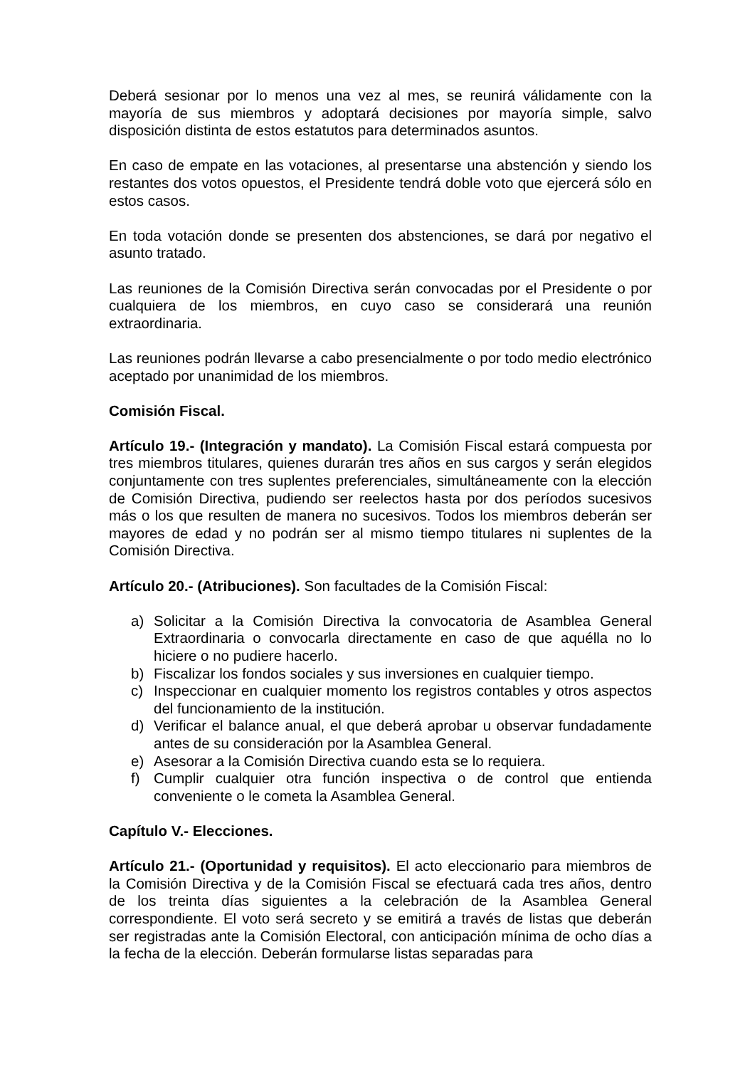Deberá sesionar por lo menos una vez al mes, se reunirá válidamente con la mayoría de sus miembros y adoptará decisiones por mayoría simple, salvo disposición distinta de estos estatutos para determinados asuntos.
En caso de empate en las votaciones, al presentarse una abstención y siendo los restantes dos votos opuestos, el Presidente tendrá doble voto que ejercerá sólo en estos casos.
En toda votación donde se presenten dos abstenciones, se dará por negativo el asunto tratado.
Las reuniones de la Comisión Directiva serán convocadas por el Presidente o por cualquiera de los miembros, en cuyo caso se considerará una reunión extraordinaria.
Las reuniones podrán llevarse a cabo presencialmente o por todo medio electrónico aceptado por unanimidad de los miembros.
Comisión Fiscal.
Artículo 19.- (Integración y mandato). La Comisión Fiscal estará compuesta por tres miembros titulares, quienes durarán tres años en sus cargos y serán elegidos conjuntamente con tres suplentes preferenciales, simultáneamente con la elección de Comisión Directiva, pudiendo ser reelectos hasta por dos períodos sucesivos más o los que resulten de manera no sucesivos. Todos los miembros deberán ser mayores de edad y no podrán ser al mismo tiempo titulares ni suplentes de la Comisión Directiva.
Artículo 20.- (Atribuciones). Son facultades de la Comisión Fiscal:
a) Solicitar a la Comisión Directiva la convocatoria de Asamblea General Extraordinaria o convocarla directamente en caso de que aquélla no lo hiciere o no pudiere hacerlo.
b) Fiscalizar los fondos sociales y sus inversiones en cualquier tiempo.
c) Inspeccionar en cualquier momento los registros contables y otros aspectos del funcionamiento de la institución.
d) Verificar el balance anual, el que deberá aprobar u observar fundadamente antes de su consideración por la Asamblea General.
e) Asesorar a la Comisión Directiva cuando esta se lo requiera.
f) Cumplir cualquier otra función inspectiva o de control que entienda conveniente o le cometa la Asamblea General.
Capítulo V.- Elecciones.
Artículo 21.- (Oportunidad y requisitos). El acto eleccionario para miembros de la Comisión Directiva y de la Comisión Fiscal se efectuará cada tres años, dentro de los treinta días siguientes a la celebración de la Asamblea General correspondiente. El voto será secreto y se emitirá a través de listas que deberán ser registradas ante la Comisión Electoral, con anticipación mínima de ocho días a la fecha de la elección. Deberán formularse listas separadas para